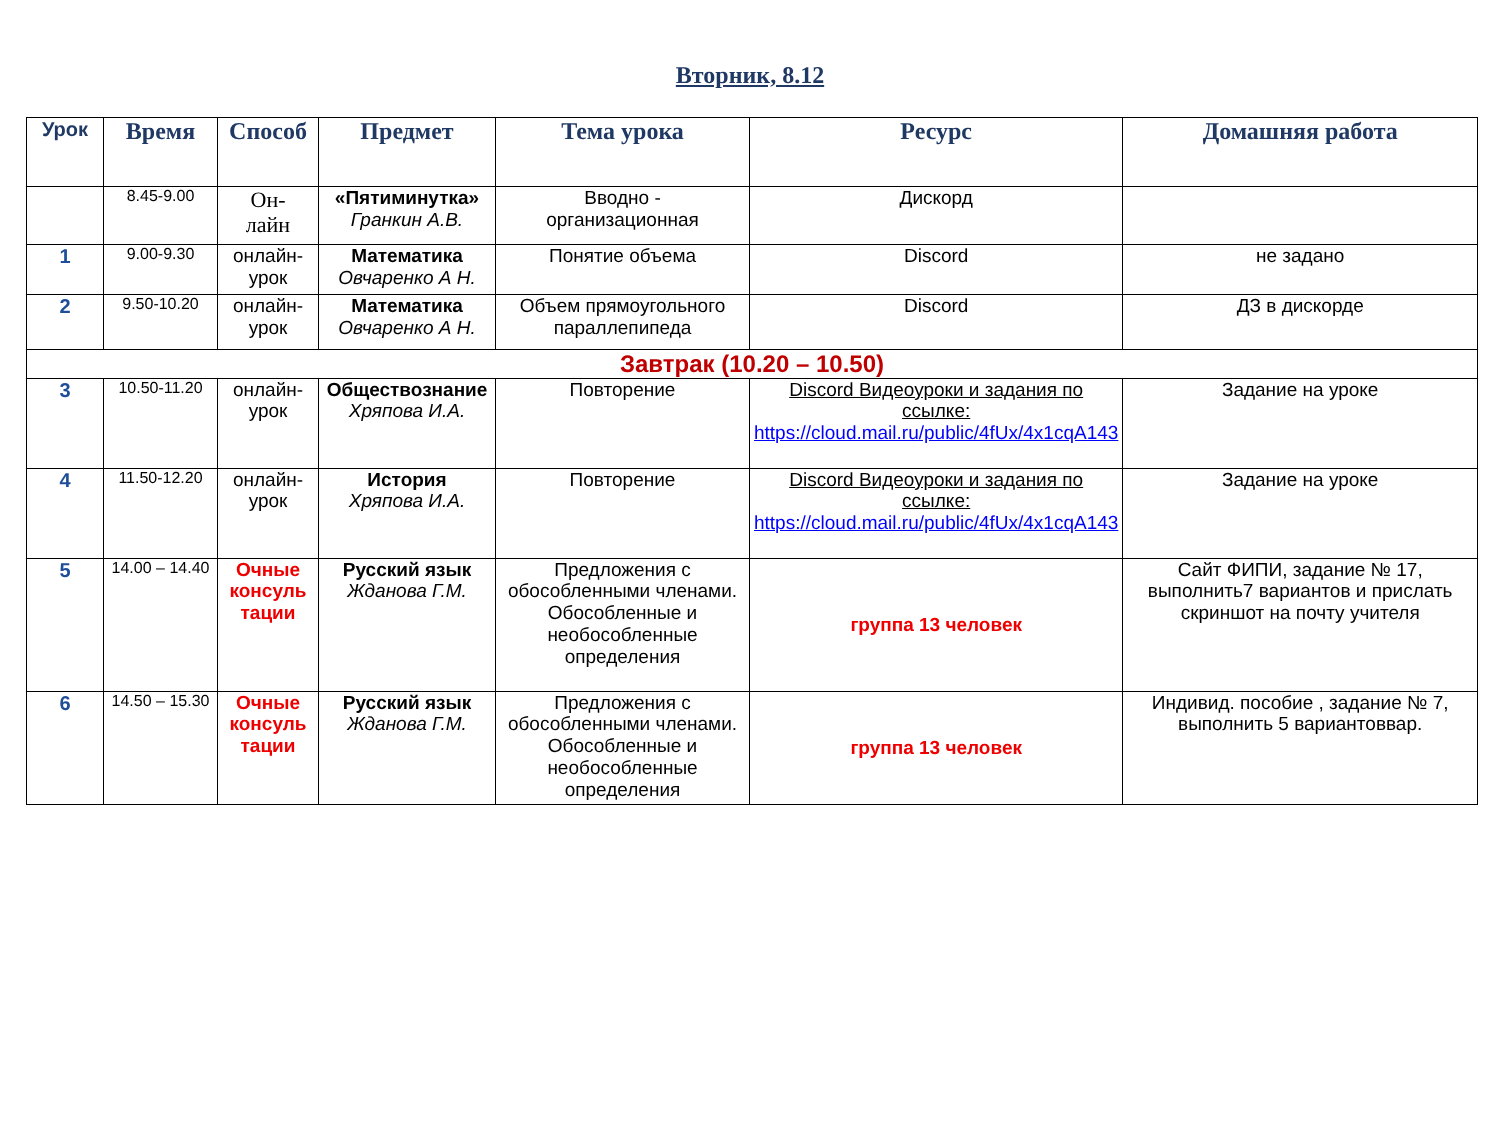Вторник, 8.12
| Урок | Время | Способ | Предмет | Тема урока | Ресурс | Домашняя работа |
| --- | --- | --- | --- | --- | --- | --- |
| | 8.45-9.00 | Он- лайн | «Пятиминутка» Гранкин А.В. | Вводно - организационная | Дискорд | |
| 1 | 9.00-9.30 | онлайн- урок | Математика Овчаренко А Н. | Понятие объема | Discord | не задано |
| 2 | 9.50-10.20 | онлайн- урок | Математика Овчаренко А Н. | Объем прямоугольного параллепипеда | Discord | ДЗ в дискорде |
| Завтрак (10.20 – 10.50) | | | | | | |
| 3 | 10.50-11.20 | онлайн- урок | Обществознание Хряпова И.А. | Повторение | Discord Видеоуроки и задания по ссылке: https://cloud.mail.ru/public/4fUx/4x1cqA143 | Задание на уроке |
| 4 | 11.50-12.20 | онлайн- урок | История Хряпова И.А. | Повторение | Discord Видеоуроки и задания по ссылке: https://cloud.mail.ru/public/4fUx/4x1cqA143 | Задание на уроке |
| 5 | 14.00 – 14.40 | Очные консуль тации | Русский язык Жданова Г.М. | Предложения с обособленными членами. Обособленные и необособленные определения | группа 13 человек | Сайт ФИПИ, задание № 17, выполнить7 вариантов и прислать скриншот на почту учителя |
| 6 | 14.50 – 15.30 | Очные консуль тации | Русский язык Жданова Г.М. | Предложения с обособленными членами. Обособленные и необособленные определения | группа 13 человек | Индивид. пособие , задание № 7, выполнить 5 вариантоввар. |